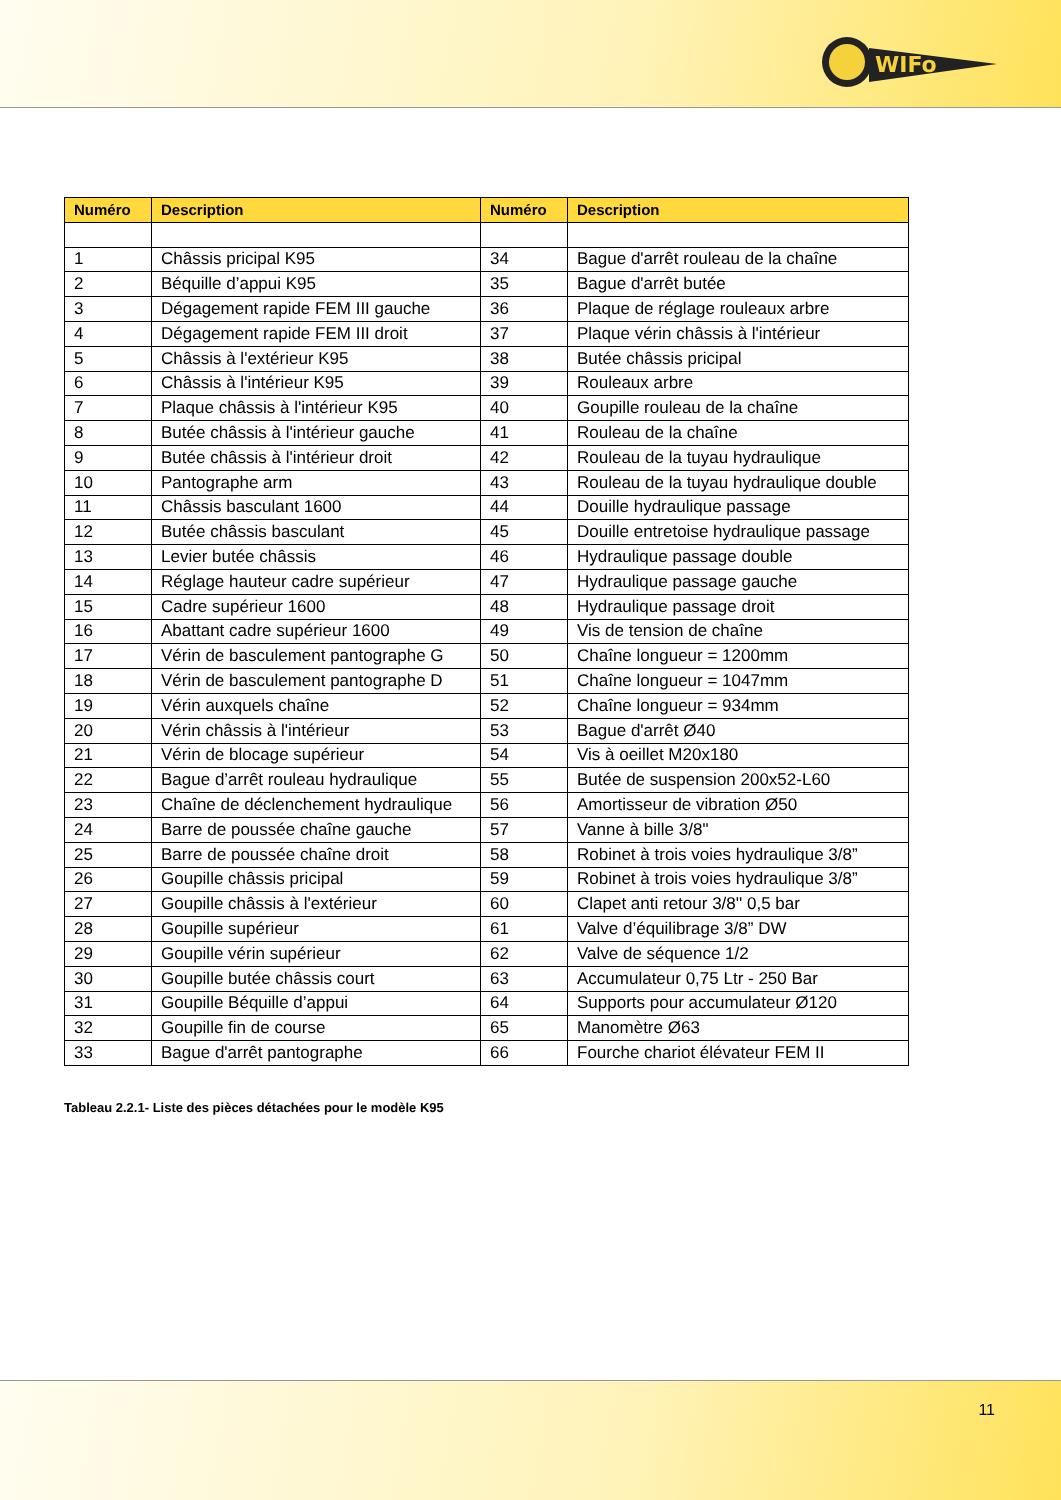WIFo
| Numéro | Description | Numéro | Description |
| --- | --- | --- | --- |
| 1 | Châssis pricipal K95 | 34 | Bague d'arrêt rouleau de la chaîne |
| 2 | Béquille d’appui K95 | 35 | Bague d'arrêt butée |
| 3 | Dégagement rapide FEM III gauche | 36 | Plaque de réglage rouleaux arbre |
| 4 | Dégagement rapide FEM III droit | 37 | Plaque vérin châssis à l'intérieur |
| 5 | Châssis à l'extérieur K95 | 38 | Butée châssis pricipal |
| 6 | Châssis à l'intérieur K95 | 39 | Rouleaux arbre |
| 7 | Plaque châssis à l'intérieur K95 | 40 | Goupille rouleau de la chaîne |
| 8 | Butée châssis à l'intérieur gauche | 41 | Rouleau de la chaîne |
| 9 | Butée châssis à l'intérieur droit | 42 | Rouleau de la tuyau hydraulique |
| 10 | Pantographe arm | 43 | Rouleau de la tuyau hydraulique double |
| 11 | Châssis basculant 1600 | 44 | Douille hydraulique passage |
| 12 | Butée châssis basculant | 45 | Douille entretoise hydraulique passage |
| 13 | Levier butée châssis | 46 | Hydraulique passage double |
| 14 | Réglage hauteur cadre supérieur | 47 | Hydraulique passage gauche |
| 15 | Cadre supérieur 1600 | 48 | Hydraulique passage droit |
| 16 | Abattant cadre supérieur 1600 | 49 | Vis de tension de chaîne |
| 17 | Vérin de basculement pantographe G | 50 | Chaîne longueur = 1200mm |
| 18 | Vérin de basculement pantographe D | 51 | Chaîne longueur = 1047mm |
| 19 | Vérin auxquels chaîne | 52 | Chaîne longueur = 934mm |
| 20 | Vérin châssis à l'intérieur | 53 | Bague d'arrêt Ø40 |
| 21 | Vérin de blocage supérieur | 54 | Vis à oeillet M20x180 |
| 22 | Bague d’arrêt rouleau hydraulique | 55 | Butée de suspension 200x52-L60 |
| 23 | Chaîne de déclenchement hydraulique | 56 | Amortisseur de vibration Ø50 |
| 24 | Barre de poussée chaîne gauche | 57 | Vanne à bille 3/8" |
| 25 | Barre de poussée chaîne droit | 58 | Robinet à trois voies hydraulique 3/8” |
| 26 | Goupille châssis pricipal | 59 | Robinet à trois voies hydraulique 3/8” |
| 27 | Goupille châssis à l'extérieur | 60 | Clapet anti retour 3/8'' 0,5 bar |
| 28 | Goupille supérieur | 61 | Valve d’équilibrage 3/8” DW |
| 29 | Goupille vérin supérieur | 62 | Valve de séquence 1/2 |
| 30 | Goupille butée châssis court | 63 | Accumulateur 0,75 Ltr - 250 Bar |
| 31 | Goupille Béquille d’appui | 64 | Supports pour accumulateur Ø120 |
| 32 | Goupille fin de course | 65 | Manomètre Ø63 |
| 33 | Bague d'arrêt pantographe | 66 | Fourche chariot élévateur FEM II |
Tableau 2.2.1- Liste des pièces détachées pour le modèle K95
11